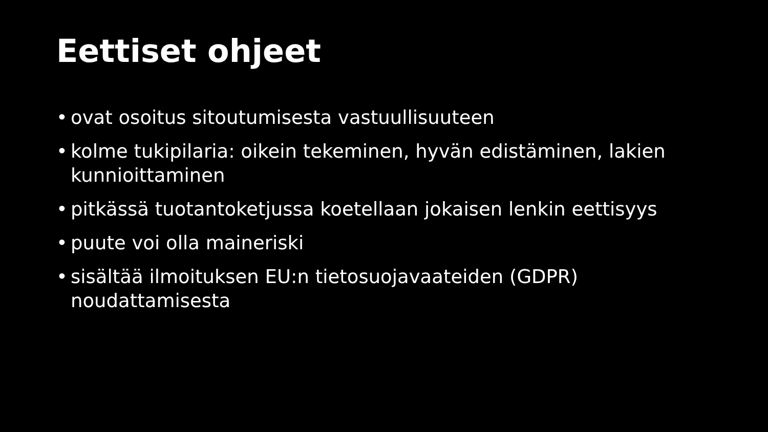Eettiset ohjeet
• ovat osoitus sitoutumisesta vastuullisuuteen
• kolme tukipilaria: oikein tekeminen, hyvän edistäminen, lakien kunnioittaminen
• pitkässä tuotantoketjussa koetellaan jokaisen lenkin eettisyys
• puute voi olla maineriski
• sisältää ilmoituksen EU:n tietosuojavaateiden (GDPR) noudattamisesta